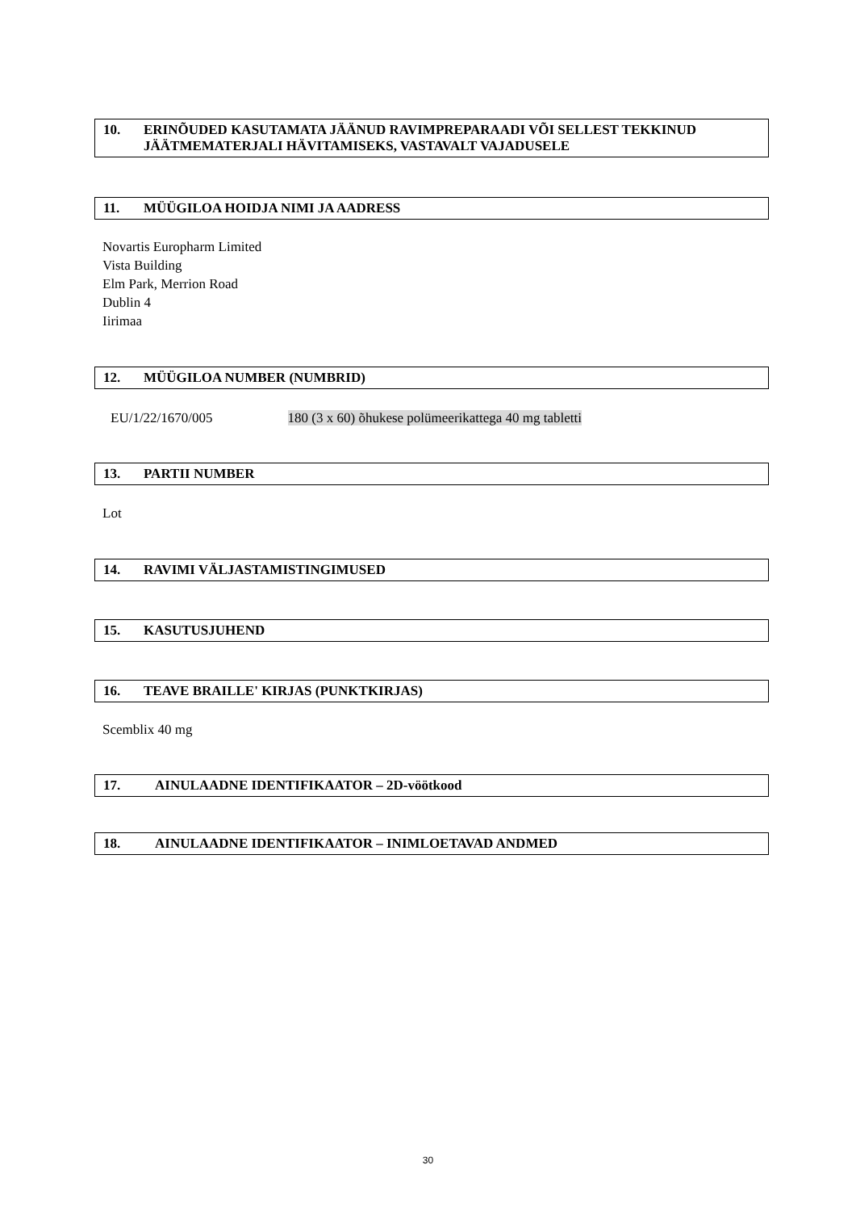10. ERINÕUDED KASUTAMATA JÄÄNUD RAVIMPREPARAADI VÕI SELLEST TEKKINUD JÄÄTMEMATERJALI HÄVITAMISEKS, VASTAVALT VAJADUSELE
11. MÜÜGILOA HOIDJA NIMI JA AADRESS
Novartis Europharm Limited
Vista Building
Elm Park, Merrion Road
Dublin 4
Iirimaa
12. MÜÜGILOA NUMBER (NUMBRID)
EU/1/22/1670/005 180 (3 x 60) õhukese polümeerikattega 40 mg tabletti
13. PARTII NUMBER
Lot
14. RAVIMI VÄLJASTAMISTINGIMUSED
15. KASUTUSJUHEND
16. TEAVE BRAILLE' KIRJAS (PUNKTKIRJAS)
Scemblix 40 mg
17. AINULAADNE IDENTIFIKAATOR – 2D-vöötkood
18. AINULAADNE IDENTIFIKAATOR – INIMLOETAVAD ANDMED
30